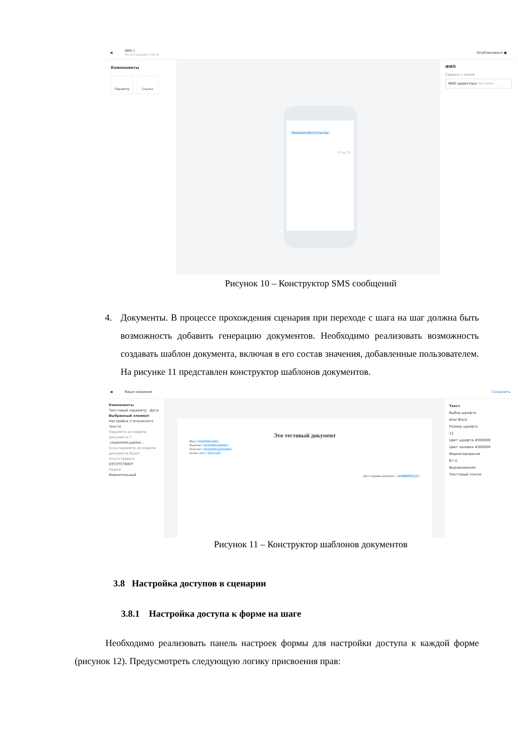◀ SMS 1
Регистрация счета Опубликовано ●
Компоненты
Параметр Ссылка
Фамилия Имя Отчество
20 из 70
ФИО
Связать с полем
ФИО директора full-name
Рисунок 10 – Конструктор SMS сообщений
4. Документы. В процессе прохождения сценария при переходе с шага на шаг должна быть возможность добавить генерацию документов. Необходимо реализовать возможность создавать шаблон документа, включая в его состав значения, добавленные пользователем. На рисунке 11 представлен конструктор шаблонов документов.
◀ Ваше название Сохранить
Компоненты
Текстовый параметр · Дата
Выбранный элемент
Настройки статического текста
Параметр из модели документа *
.creatorInfo.patron...
Если параметр из модели документа будет отсутствовать
ОТСУТСТВУЕТ
Падеж
Именительный
Это тестовый документ
Имя .creatorInfo.name
Фамилия .creatorInfo.surname
Отчество .creatorInfo.patronymic
Баланс счета .user_cash
Дата создания документа: dd.MMMM.yyyy
Текст
Выбор шрифта
Arial Black
Размер шрифта
12
Цвет шрифта #000000
Цвет заливки #000000
Форматирование
B I U
Выравнивание
Текстовый список
Рисунок 11 – Конструктор шаблонов документов
3.8 Настройка доступов в сценарии
3.8.1 Настройка доступа к форме на шаге
Необходимо реализовать панель настроек формы для настройки доступа к каждой форме (рисунок 12). Предусмотреть следующую логику присвоения прав: